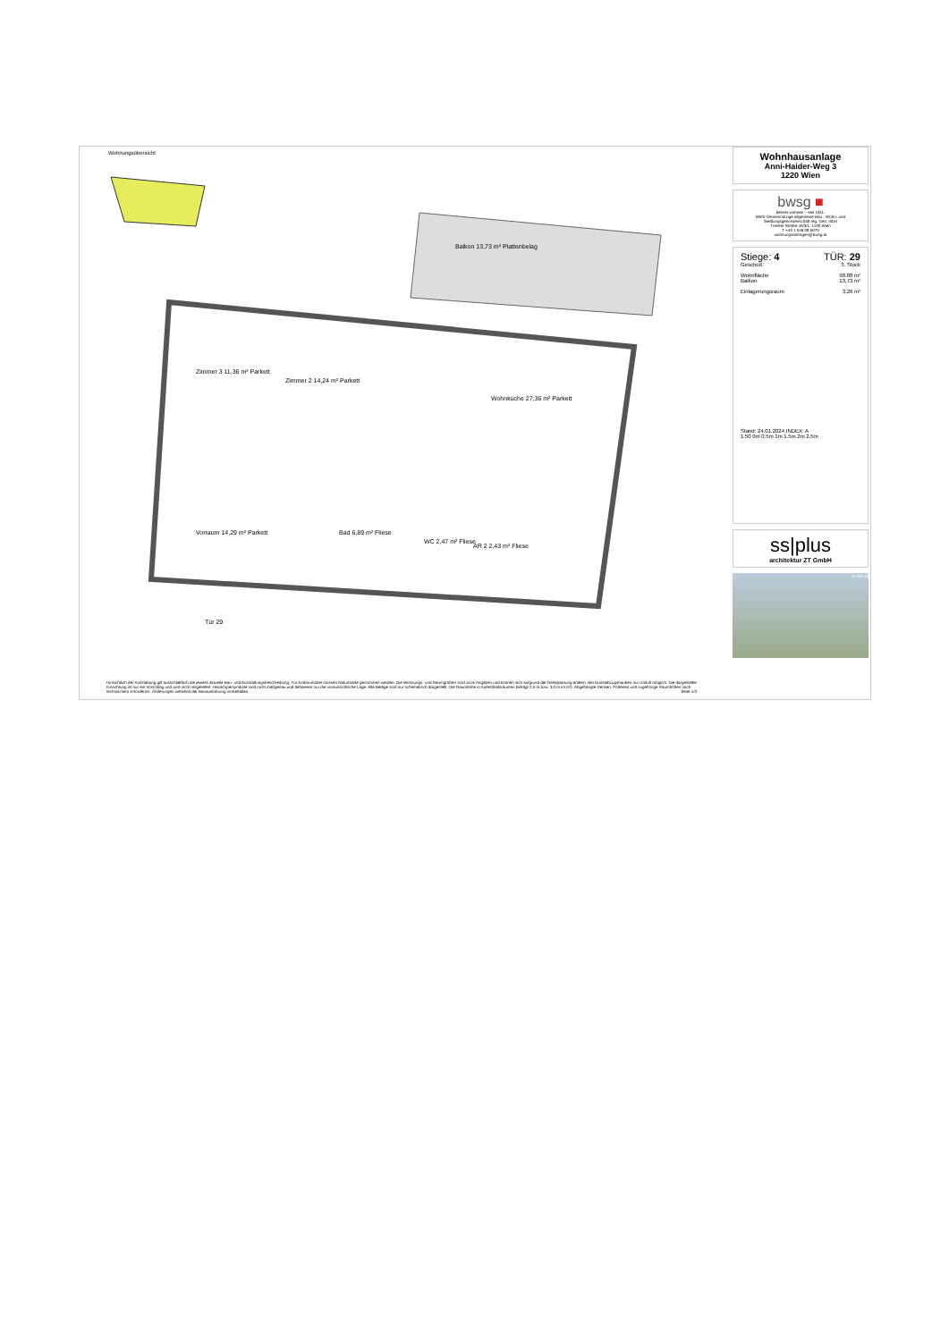Wohnungsübersicht
Balkon 13,73 m² Plattenbelag
Zimmer 2 14,24 m² Parkett
Zimmer 3 11,36 m² Parkett
Wohnküche 27,36 m² Parkett
Vorraum 14,29 m² Parkett
Bad 6,89 m² Fliese
WC 2,47 m² Fliese
AR 2 2,43 m² Fliese
Tür 29
Hinsichtlich der Ausstattung gilt ausschließlich die jeweils aktuelle Bau- und Ausstattungsbeschreibung. Für Einbaumöbel müssen Naturmaße genommen werden. Die Wohnungs- und Raumgrößen sind circa-Angaben und können sich aufgrund der Detailplanung ändern. Bei Dunstabzugshauben nur Umluft möglich. Die dargestellte Einrichtung ist nur ein Vorschlag und wird nicht mitgeliefert. Heizkörpersymbole sind nicht maßgenau und definieren nur die voraussichtliche Lage. Alle Beläge sind nur schematisch dargestellt. Die Raumhöhe in Aufenthaltsräumen beträgt 2,5 m bzw. 3,0 m im EG. Abgehängte Decken, Potterien und zugehörige Raumhöhen nach technischem Erfordernis. Änderungen während der Bauausführung vorbehalten. Seite 1/3
Wohnhausanlage
Anni-Haider-Weg 3
1220 Wien
bwsg ■
besser wohnen – seit 1911.
BWS Gemeinnützige allgemeine Bau-, Wohn- und Siedlungsgenossenschaft reg. Gen. mbH
Triester Straße 40/3/1, 1100 Wien
T +43 1 546 08 5070
wohnungsanfragen@bwsg.at
Stiege: 4 TÜR: 29
Geschoß: 3. Stock
Wohnfläche 98,88 m²
Balkon 13,73 m²
Einlagerungsraum 3,26 m²
Stand: 24.01.2024 INDEX: A
1:50 0m 0.5m 1m 1.5m 2m 2.5m
ss|plus
architektur ZT GmbH
© vdx.at